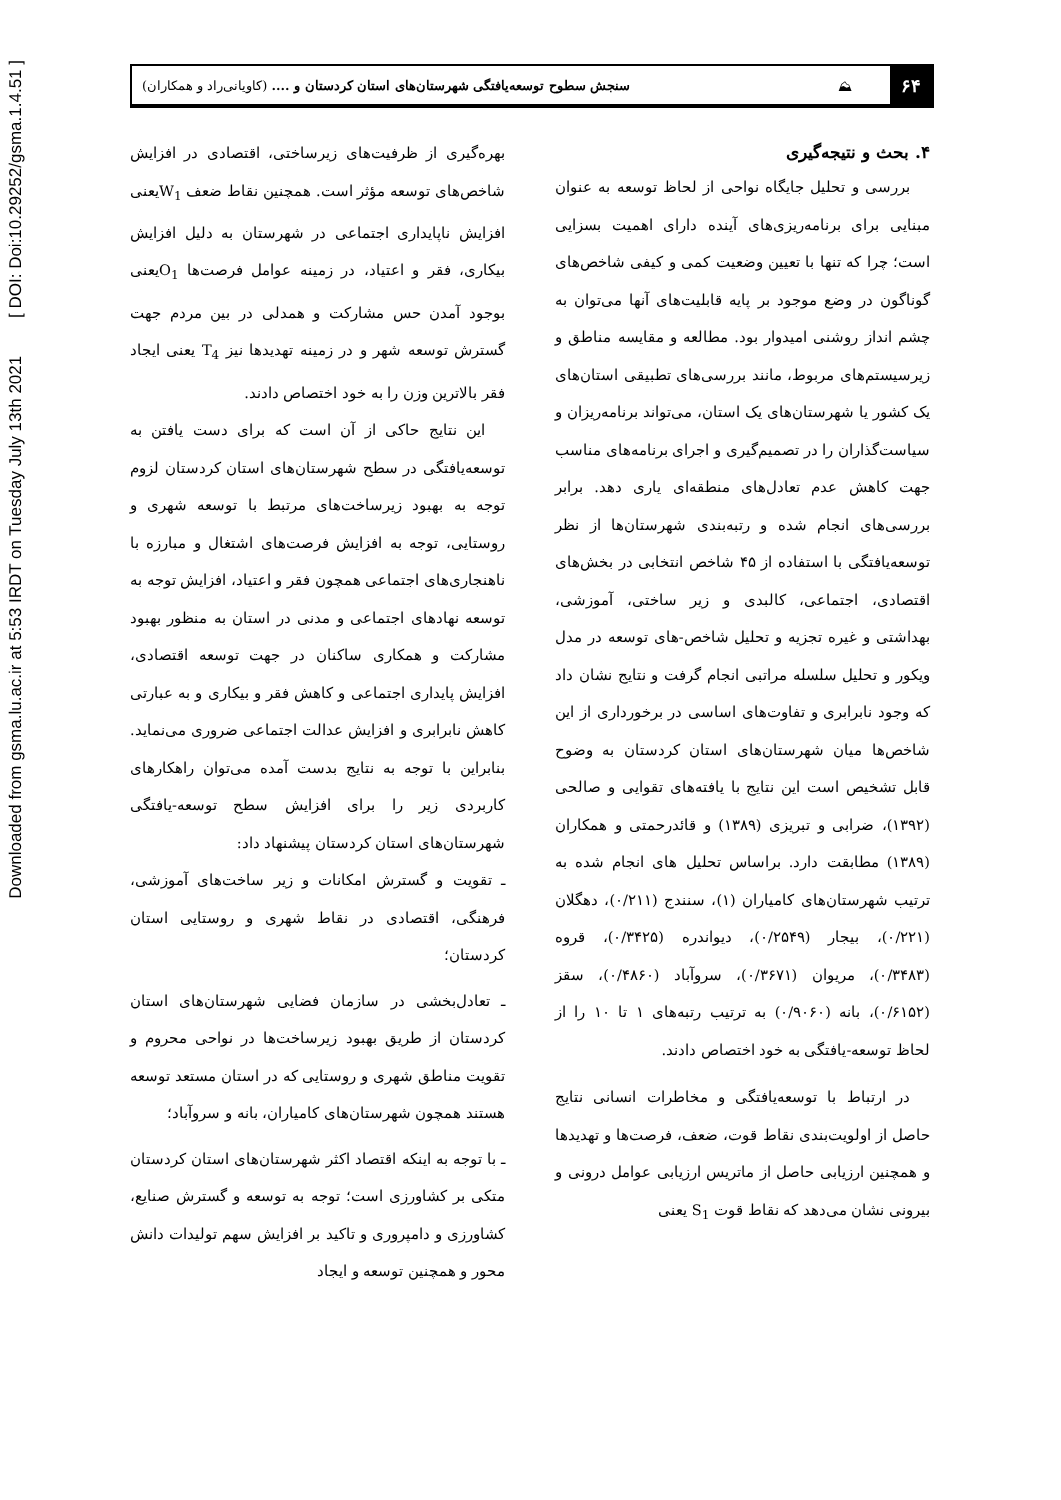Downloaded from gsma.lu.ac.ir at 5:53 IRDT on Tuesday July 13th 2021 [ DOI: Doi:10.29252/gsma.1.4.51 ]
۶۴
⛰
سنجش سطوح توسعه‌یافتگی شهرستان‌های استان کردستان و .... (کاویانی‌راد و همکاران)
۴. بحث و نتیجه‌گیری
بررسی و تحلیل جایگاه نواحی از لحاظ توسعه به عنوان مبنایی برای برنامه‌ریزی‌های آینده دارای اهمیت بسزایی است؛ چرا که تنها با تعیین وضعیت کمی و کیفی شاخص‌های گوناگون در وضع موجود بر پایه قابلیت‌های آنها می‌توان به چشم انداز روشنی امیدوار بود. مطالعه و مقایسه مناطق و زیرسیستم‌های مربوط، مانند بررسی‌های تطبیقی استان‌های یک کشور یا شهرستان‌های یک استان، می‌تواند برنامه‌ریزان و سیاست‌گذاران را در تصمیم‌گیری و اجرای برنامه‌های مناسب جهت کاهش عدم تعادل‌های منطقه‌ای یاری دهد. برابر بررسی‌های انجام شده و رتبه‌بندی شهرستان‌ها از نظر توسعه‌یافتگی با استفاده از ۴۵ شاخص انتخابی در بخش‌های اقتصادی، اجتماعی، کالبدی و زیر ساختی، آموزشی، بهداشتی و غیره تجزیه و تحلیل شاخص-های توسعه در مدل ویکور و تحلیل سلسله مراتبی انجام گرفت و نتایج نشان داد که وجود نابرابری و تفاوت‌های اساسی در برخورداری از این شاخص‌ها میان شهرستان‌های استان کردستان به وضوح قابل تشخیص است این نتایج با یافته‌های تقوایی و صالحی (۱۳۹۲)، ضرابی و تبریزی (۱۳۸۹) و قائدرحمتی و همکاران (۱۳۸۹) مطابقت دارد. براساس تحلیل های انجام شده به ترتیب شهرستان‌های کامیاران (۱)، سنندج (۰/۲۱۱)، دهگلان (۰/۲۲۱)، بیجار (۰/۲۵۴۹)، دیواندره (۰/۳۴۲۵)، قروه (۰/۳۴۸۳)، مریوان (۰/۳۶۷۱)، سروآباد (۰/۴۸۶۰)، سقز (۰/۶۱۵۲)، بانه (۰/۹۰۶۰) به ترتیب رتبه‌های ۱ تا ۱۰ را از لحاظ توسعه-یافتگی به خود اختصاص دادند.
در ارتباط با توسعه‌یافتگی و مخاطرات انسانی نتایج حاصل از اولویت‌بندی نقاط قوت، ضعف، فرصت‌ها و تهدیدها و همچنین ارزیابی حاصل از ماتریس ارزیابی عوامل درونی و بیرونی نشان می‌دهد که نقاط قوت S<sub>1</sub> یعنی
بهره‌گیری از ظرفیت‌های زیرساختی، اقتصادی در افزایش شاخص‌های توسعه مؤثر است. همچنین نقاط ضعف W<sub>1</sub>یعنی افزایش ناپایداری اجتماعی در شهرستان به دلیل افزایش بیکاری، فقر و اعتیاد، در زمینه عوامل فرصت‌ها O<sub>1</sub>یعنی بوجود آمدن حس مشارکت و همدلی در بین مردم جهت گسترش توسعه شهر و در زمینه تهدیدها نیز T<sub>4</sub> یعنی ایجاد فقر بالاترین وزن را به خود اختصاص دادند.
این نتایج حاکی از آن است که برای دست یافتن به توسعه‌یافتگی در سطح شهرستان‌های استان کردستان لزوم توجه به بهبود زیرساخت‌های مرتبط با توسعه شهری و روستایی، توجه به افزایش فرصت‌های اشتغال و مبارزه با ناهنجاری‌های اجتماعی همچون فقر و اعتیاد، افزایش توجه به توسعه نهادهای اجتماعی و مدنی در استان به منظور بهبود مشارکت و همکاری ساکنان در جهت توسعه اقتصادی، افزایش پایداری اجتماعی و کاهش فقر و بیکاری و به عبارتی کاهش نابرابری و افزایش عدالت اجتماعی ضروری می‌نماید. بنابراین با توجه به نتایج بدست آمده می‌توان راهکارهای کاربردی زیر را برای افزایش سطح توسعه-یافتگی شهرستان‌های استان کردستان پیشنهاد داد:
ـ تقویت و گسترش امکانات و زیر ساخت‌های آموزشی، فرهنگی، اقتصادی در نقاط شهری و روستایی استان کردستان؛
ـ تعادل‌بخشی در سازمان فضایی شهرستان‌های استان کردستان از طریق بهبود زیرساخت‌ها در نواحی محروم و تقویت مناطق شهری و روستایی که در استان مستعد توسعه هستند همچون شهرستان‌های کامیاران، بانه و سروآباد؛
ـ با توجه به اینکه اقتصاد اکثر شهرستان‌های استان کردستان متکی بر کشاورزی است؛ توجه به توسعه و گسترش صنایع، کشاورزی و دامپروری و تاکید بر افزایش سهم تولیدات دانش محور و همچنین توسعه و ایجاد